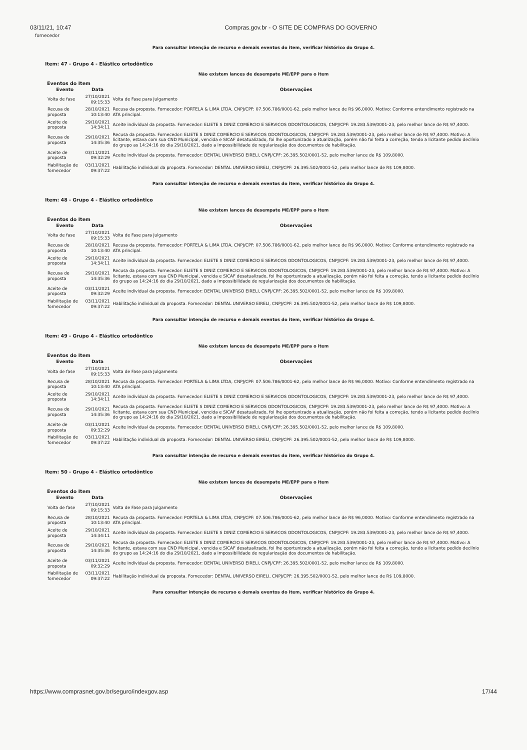03/11/21, 10:47 Compras.gov.br - O SITE DE COMPRAS DO GOVERNO
fornecedor
Para consultar intenção de recurso e demais eventos do item, verificar histórico do Grupo 4.
Item: 47 - Grupo 4 - Elástico ortodôntico
Não existem lances de desempate ME/EPP para o item
Eventos do Item
| Evento | Data | Observações |
| --- | --- | --- |
| Volta de fase | 27/10/2021 09:15:33 | Volta de Fase para Julgamento |
| Recusa de proposta | 28/10/2021 10:13:40 | Recusa da proposta. Fornecedor: PORTELA & LIMA LTDA, CNPJ/CPF: 07.506.786/0001-62, pelo melhor lance de R$ 96,0000. Motivo: Conforme entendimento registrado na ATA principal. |
| Aceite de proposta | 29/10/2021 14:34:11 | Aceite individual da proposta. Fornecedor: ELIETE S DINIZ COMERCIO E SERVICOS ODONTOLOGICOS, CNPJ/CPF: 19.283.539/0001-23, pelo melhor lance de R$ 97,4000. |
| Recusa de proposta | 29/10/2021 14:35:36 | Recusa da proposta. Fornecedor: ELIETE S DINIZ COMERCIO E SERVICOS ODONTOLOGICOS, CNPJ/CPF: 19.283.539/0001-23, pelo melhor lance de R$ 97,4000. Motivo: A licitante, estava com sua CND Municipal, vencida e SICAF desatualizado, foi lhe oportunizado a atualização, porém não foi feita a correção, tendo a licitante pedido declínio do grupo as 14:24:16 do dia 29/10/2021, dado a impossibilidade de regularização dos documentos de habilitação. |
| Aceite de proposta | 03/11/2021 09:32:29 | Aceite individual da proposta. Fornecedor: DENTAL UNIVERSO EIRELI, CNPJ/CPF: 26.395.502/0001-52, pelo melhor lance de R$ 109,8000. |
| Habilitação de fornecedor | 03/11/2021 09:37:22 | Habilitação individual da proposta. Fornecedor: DENTAL UNIVERSO EIRELI, CNPJ/CPF: 26.395.502/0001-52, pelo melhor lance de R$ 109,8000. |
Para consultar intenção de recurso e demais eventos do item, verificar histórico do Grupo 4.
Item: 48 - Grupo 4 - Elástico ortodôntico
Não existem lances de desempate ME/EPP para o item
Eventos do Item
| Evento | Data | Observações |
| --- | --- | --- |
| Volta de fase | 27/10/2021 09:15:33 | Volta de Fase para Julgamento |
| Recusa de proposta | 28/10/2021 10:13:40 | Recusa da proposta. Fornecedor: PORTELA & LIMA LTDA, CNPJ/CPF: 07.506.786/0001-62, pelo melhor lance de R$ 96,0000. Motivo: Conforme entendimento registrado na ATA principal. |
| Aceite de proposta | 29/10/2021 14:34:11 | Aceite individual da proposta. Fornecedor: ELIETE S DINIZ COMERCIO E SERVICOS ODONTOLOGICOS, CNPJ/CPF: 19.283.539/0001-23, pelo melhor lance de R$ 97,4000. |
| Recusa de proposta | 29/10/2021 14:35:36 | Recusa da proposta. Fornecedor: ELIETE S DINIZ COMERCIO E SERVICOS ODONTOLOGICOS, CNPJ/CPF: 19.283.539/0001-23, pelo melhor lance de R$ 97,4000. Motivo: A licitante, estava com sua CND Municipal, vencida e SICAF desatualizado, foi lhe oportunizado a atualização, porém não foi feita a correção, tendo a licitante pedido declínio do grupo as 14:24:16 do dia 29/10/2021, dado a impossibilidade de regularização dos documentos de habilitação. |
| Aceite de proposta | 03/11/2021 09:32:29 | Aceite individual da proposta. Fornecedor: DENTAL UNIVERSO EIRELI, CNPJ/CPF: 26.395.502/0001-52, pelo melhor lance de R$ 109,8000. |
| Habilitação de fornecedor | 03/11/2021 09:37:22 | Habilitação individual da proposta. Fornecedor: DENTAL UNIVERSO EIRELI, CNPJ/CPF: 26.395.502/0001-52, pelo melhor lance de R$ 109,8000. |
Para consultar intenção de recurso e demais eventos do item, verificar histórico do Grupo 4.
Item: 49 - Grupo 4 - Elástico ortodôntico
Não existem lances de desempate ME/EPP para o item
Eventos do Item
| Evento | Data | Observações |
| --- | --- | --- |
| Volta de fase | 27/10/2021 09:15:33 | Volta de Fase para Julgamento |
| Recusa de proposta | 28/10/2021 10:13:40 | Recusa da proposta. Fornecedor: PORTELA & LIMA LTDA, CNPJ/CPF: 07.506.786/0001-62, pelo melhor lance de R$ 96,0000. Motivo: Conforme entendimento registrado na ATA principal. |
| Aceite de proposta | 29/10/2021 14:34:11 | Aceite individual da proposta. Fornecedor: ELIETE S DINIZ COMERCIO E SERVICOS ODONTOLOGICOS, CNPJ/CPF: 19.283.539/0001-23, pelo melhor lance de R$ 97,4000. |
| Recusa de proposta | 29/10/2021 14:35:36 | Recusa da proposta. Fornecedor: ELIETE S DINIZ COMERCIO E SERVICOS ODONTOLOGICOS, CNPJ/CPF: 19.283.539/0001-23, pelo melhor lance de R$ 97,4000. Motivo: A licitante, estava com sua CND Municipal, vencida e SICAF desatualizado, foi lhe oportunizado a atualização, porém não foi feita a correção, tendo a licitante pedido declínio do grupo as 14:24:16 do dia 29/10/2021, dado a impossibilidade de regularização dos documentos de habilitação. |
| Aceite de proposta | 03/11/2021 09:32:29 | Aceite individual da proposta. Fornecedor: DENTAL UNIVERSO EIRELI, CNPJ/CPF: 26.395.502/0001-52, pelo melhor lance de R$ 109,8000. |
| Habilitação de fornecedor | 03/11/2021 09:37:22 | Habilitação individual da proposta. Fornecedor: DENTAL UNIVERSO EIRELI, CNPJ/CPF: 26.395.502/0001-52, pelo melhor lance de R$ 109,8000. |
Para consultar intenção de recurso e demais eventos do item, verificar histórico do Grupo 4.
Item: 50 - Grupo 4 - Elástico ortodôntico
Não existem lances de desempate ME/EPP para o item
Eventos do Item
| Evento | Data | Observações |
| --- | --- | --- |
| Volta de fase | 27/10/2021 09:15:33 | Volta de Fase para Julgamento |
| Recusa de proposta | 28/10/2021 10:13:40 | Recusa da proposta. Fornecedor: PORTELA & LIMA LTDA, CNPJ/CPF: 07.506.786/0001-62, pelo melhor lance de R$ 96,0000. Motivo: Conforme entendimento registrado na ATA principal. |
| Aceite de proposta | 29/10/2021 14:34:11 | Aceite individual da proposta. Fornecedor: ELIETE S DINIZ COMERCIO E SERVICOS ODONTOLOGICOS, CNPJ/CPF: 19.283.539/0001-23, pelo melhor lance de R$ 97,4000. |
| Recusa de proposta | 29/10/2021 14:35:36 | Recusa da proposta. Fornecedor: ELIETE S DINIZ COMERCIO E SERVICOS ODONTOLOGICOS, CNPJ/CPF: 19.283.539/0001-23, pelo melhor lance de R$ 97,4000. Motivo: A licitante, estava com sua CND Municipal, vencida e SICAF desatualizado, foi lhe oportunizado a atualização, porém não foi feita a correção, tendo a licitante pedido declínio do grupo as 14:24:16 do dia 29/10/2021, dado a impossibilidade de regularização dos documentos de habilitação. |
| Aceite de proposta | 03/11/2021 09:32:29 | Aceite individual da proposta. Fornecedor: DENTAL UNIVERSO EIRELI, CNPJ/CPF: 26.395.502/0001-52, pelo melhor lance de R$ 109,8000. |
| Habilitação de fornecedor | 03/11/2021 09:37:22 | Habilitação individual da proposta. Fornecedor: DENTAL UNIVERSO EIRELI, CNPJ/CPF: 26.395.502/0001-52, pelo melhor lance de R$ 109,8000. |
Para consultar intenção de recurso e demais eventos do item, verificar histórico do Grupo 4.
https://www.comprasnet.gov.br/seguro/indexgov.asp 17/44